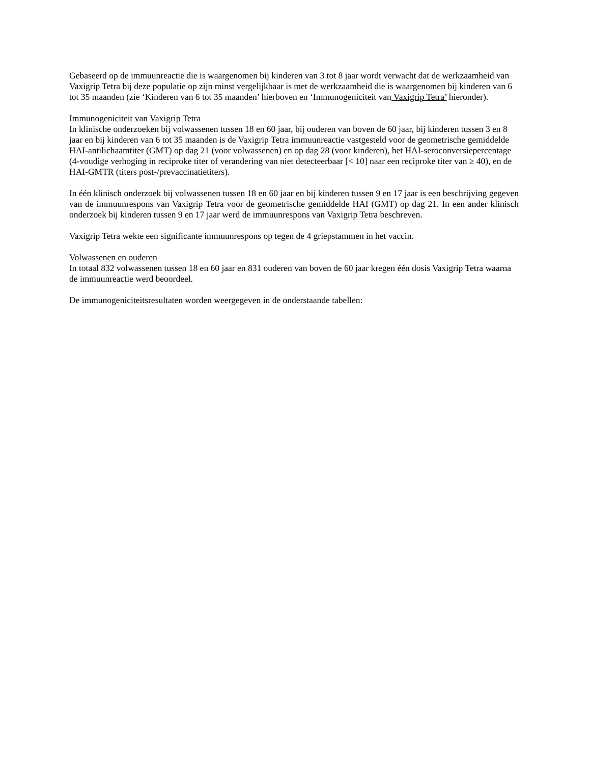Gebaseerd op de immuunreactie die is waargenomen bij kinderen van 3 tot 8 jaar wordt verwacht dat de werkzaamheid van Vaxigrip Tetra bij deze populatie op zijn minst vergelijkbaar is met de werkzaamheid die is waargenomen bij kinderen van 6 tot 35 maanden (zie ‘Kinderen van 6 tot 35 maanden’ hierboven en ‘Immunogeniciteit van Vaxigrip Tetra’ hieronder).
Immunogeniciteit van Vaxigrip Tetra
In klinische onderzoeken bij volwassenen tussen 18 en 60 jaar, bij ouderen van boven de 60 jaar, bij kinderen tussen 3 en 8 jaar en bij kinderen van 6 tot 35 maanden is de Vaxigrip Tetra immuunreactie vastgesteld voor de geometrische gemiddelde HAI-antilichaamtiter (GMT) op dag 21 (voor volwassenen) en op dag 28 (voor kinderen), het HAI-seroconversiepercentage (4-voudige verhoging in reciproke titer of verandering van niet detecteerbaar [< 10] naar een reciproke titer van ≥ 40), en de HAI-GMTR (titers post-/prevaccinatietiters).
In één klinisch onderzoek bij volwassenen tussen 18 en 60 jaar en bij kinderen tussen 9 en 17 jaar is een beschrijving gegeven van de immuunrespons van Vaxigrip Tetra voor de geometrische gemiddelde HAI (GMT) op dag 21. In een ander klinisch onderzoek bij kinderen tussen 9 en 17 jaar werd de immuunrespons van Vaxigrip Tetra beschreven.
Vaxigrip Tetra wekte een significante immuunrespons op tegen de 4 griepstammen in het vaccin.
Volwassenen en ouderen
In totaal 832 volwassenen tussen 18 en 60 jaar en 831 ouderen van boven de 60 jaar kregen één dosis Vaxigrip Tetra waarna de immuunreactie werd beoordeel.
De immunogeniciteitsresultaten worden weergegeven in de onderstaande tabellen: